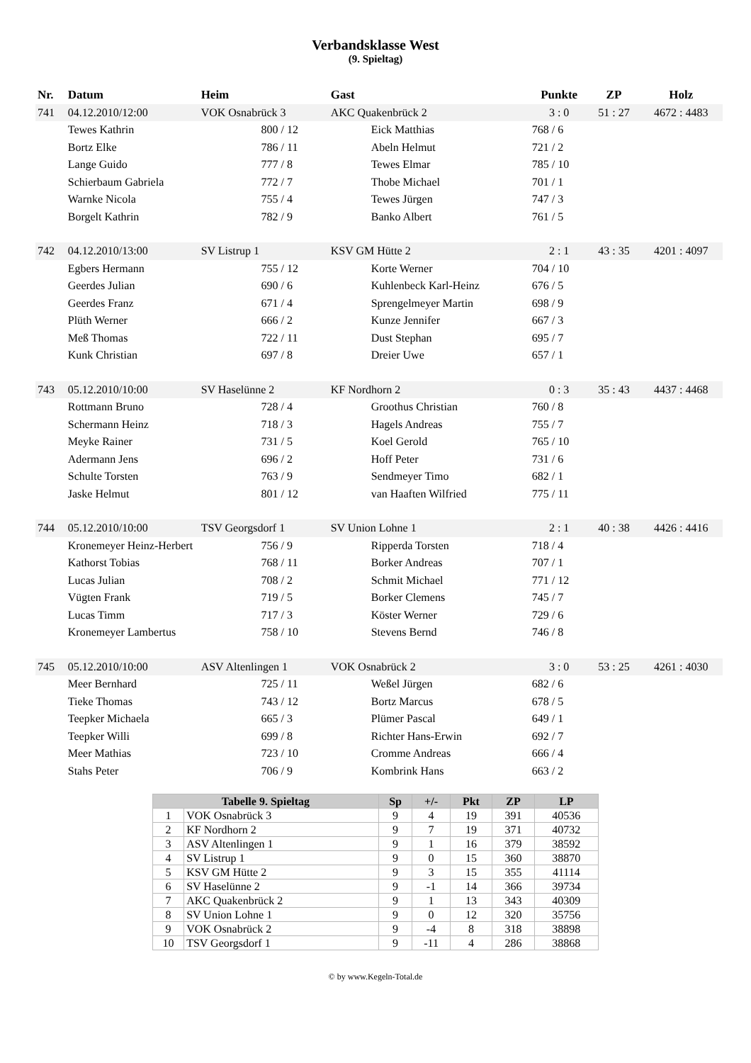Verbandsklasse West
(9. Spieltag)
| Nr. | Datum | Heim | | Gast | | Punkte | ZP | Holz |
| --- | --- | --- | --- | --- | --- | --- | --- | --- |
| 741 | 04.12.2010/12:00 | VOK Osnabrück 3 | | AKC Quakenbrück 2 | | 3 : 0 | 51 : 27 | 4672 : 4483 |
| | Tewes Kathrin | | 800 / 12 | | Eick Matthias | 768 / 6 | | |
| | Bortz Elke | | 786 / 11 | | Abeln Helmut | 721 / 2 | | |
| | Lange Guido | | 777 / 8 | | Tewes Elmar | 785 / 10 | | |
| | Schierbaum Gabriela | | 772 / 7 | | Thobe Michael | 701 / 1 | | |
| | Warnke Nicola | | 755 / 4 | | Tewes Jürgen | 747 / 3 | | |
| | Borgelt Kathrin | | 782 / 9 | | Banko Albert | 761 / 5 | | |
| 742 | 04.12.2010/13:00 | SV Listrup 1 | | KSV GM Hütte 2 | | 2 : 1 | 43 : 35 | 4201 : 4097 |
| | Egbers Hermann | | 755 / 12 | | Korte Werner | 704 / 10 | | |
| | Geerdes Julian | | 690 / 6 | | Kuhlenbeck Karl-Heinz | 676 / 5 | | |
| | Geerdes Franz | | 671 / 4 | | Sprengelmeyer Martin | 698 / 9 | | |
| | Plüth Werner | | 666 / 2 | | Kunze Jennifer | 667 / 3 | | |
| | Meß Thomas | | 722 / 11 | | Dust Stephan | 695 / 7 | | |
| | Kunk Christian | | 697 / 8 | | Dreier Uwe | 657 / 1 | | |
| 743 | 05.12.2010/10:00 | SV Haselünne 2 | | KF Nordhorn 2 | | 0 : 3 | 35 : 43 | 4437 : 4468 |
| | Rottmann Bruno | | 728 / 4 | | Groothus Christian | 760 / 8 | | |
| | Schermann Heinz | | 718 / 3 | | Hagels Andreas | 755 / 7 | | |
| | Meyke Rainer | | 731 / 5 | | Koel Gerold | 765 / 10 | | |
| | Adermann Jens | | 696 / 2 | | Hoff Peter | 731 / 6 | | |
| | Schulte Torsten | | 763 / 9 | | Sendmeyer Timo | 682 / 1 | | |
| | Jaske Helmut | | 801 / 12 | | van Haaften Wilfried | 775 / 11 | | |
| 744 | 05.12.2010/10:00 | TSV Georgsdorf 1 | | SV Union Lohne 1 | | 2 : 1 | 40 : 38 | 4426 : 4416 |
| | Kronemeyer Heinz-Herbert | | 756 / 9 | | Ripperda Torsten | 718 / 4 | | |
| | Kathorst Tobias | | 768 / 11 | | Borker Andreas | 707 / 1 | | |
| | Lucas Julian | | 708 / 2 | | Schmit Michael | 771 / 12 | | |
| | Vügten Frank | | 719 / 5 | | Borker Clemens | 745 / 7 | | |
| | Lucas Timm | | 717 / 3 | | Köster Werner | 729 / 6 | | |
| | Kronemeyer Lambertus | | 758 / 10 | | Stevens Bernd | 746 / 8 | | |
| 745 | 05.12.2010/10:00 | ASV Altenlingen 1 | | VOK Osnabrück 2 | | 3 : 0 | 53 : 25 | 4261 : 4030 |
| | Meer Bernhard | | 725 / 11 | | Weßel Jürgen | 682 / 6 | | |
| | Tieke Thomas | | 743 / 12 | | Bortz Marcus | 678 / 5 | | |
| | Teepker Michaela | | 665 / 3 | | Plümer Pascal | 649 / 1 | | |
| | Teepker Willi | | 699 / 8 | | Richter Hans-Erwin | 692 / 7 | | |
| | Meer Mathias | | 723 / 10 | | Cromme Andreas | 666 / 4 | | |
| | Stahs Peter | | 706 / 9 | | Kombrink Hans | 663 / 2 | | |
| Tabelle 9. Spieltag | | Sp | +/- | Pkt | ZP | LP |
| --- | --- | --- | --- | --- | --- | --- |
| 1 | VOK Osnabrück 3 | 9 | 4 | 19 | 391 | 40536 |
| 2 | KF Nordhorn 2 | 9 | 7 | 19 | 371 | 40732 |
| 3 | ASV Altenlingen 1 | 9 | 1 | 16 | 379 | 38592 |
| 4 | SV Listrup 1 | 9 | 0 | 15 | 360 | 38870 |
| 5 | KSV GM Hütte 2 | 9 | 3 | 15 | 355 | 41114 |
| 6 | SV Haselünne 2 | 9 | -1 | 14 | 366 | 39734 |
| 7 | AKC Quakenbrück 2 | 9 | 1 | 13 | 343 | 40309 |
| 8 | SV Union Lohne 1 | 9 | 0 | 12 | 320 | 35756 |
| 9 | VOK Osnabrück 2 | 9 | -4 | 8 | 318 | 38898 |
| 10 | TSV Georgsdorf 1 | 9 | -11 | 4 | 286 | 38868 |
© by www.Kegeln-Total.de